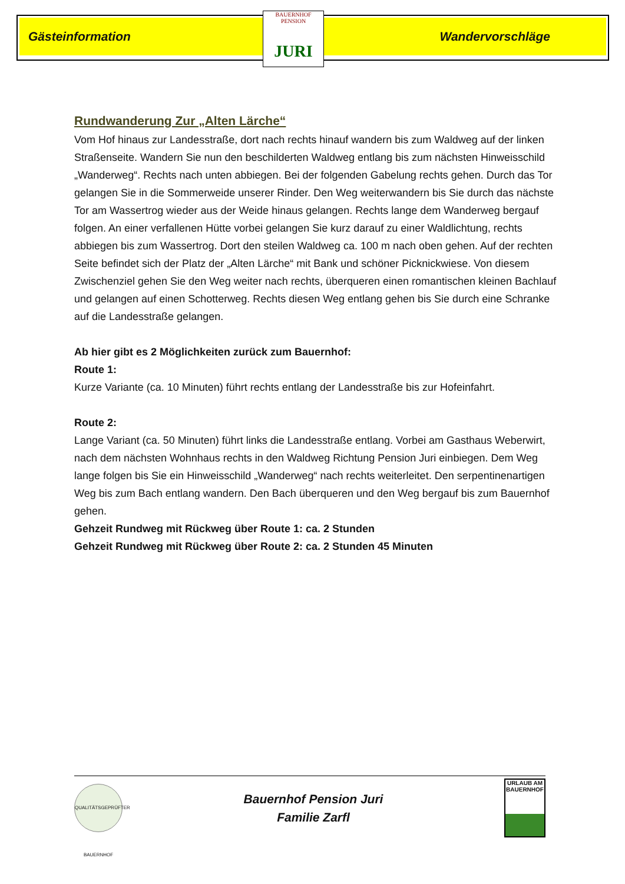Gästeinformation Wandervorschläge
BAUERNHOF PENSION
JURI
Rundwanderung Zur „Alten Lärche“
Vom Hof hinaus zur Landesstraße, dort nach rechts hinauf wandern bis zum Waldweg auf der linken Straßenseite. Wandern Sie nun den beschilderten Waldweg entlang bis zum nächsten Hinweisschild „Wanderweg“. Rechts nach unten abbiegen. Bei der folgenden Gabelung rechts gehen. Durch das Tor gelangen Sie in die Sommerweide unserer Rinder. Den Weg weiterwandern bis Sie durch das nächste Tor am Wassertrog wieder aus der Weide hinaus gelangen. Rechts lange dem Wanderweg bergauf folgen. An einer verfallenen Hütte vorbei gelangen Sie kurz darauf zu einer Waldlichtung, rechts abbiegen bis zum Wassertrog. Dort den steilen Waldweg ca. 100 m nach oben gehen. Auf der rechten Seite befindet sich der Platz der „Alten Lärche“ mit Bank und schöner Picknickwiese. Von diesem Zwischenziel gehen Sie den Weg weiter nach rechts, überqueren einen romantischen kleinen Bachlauf und gelangen auf einen Schotterweg. Rechts diesen Weg entlang gehen bis Sie durch eine Schranke auf die Landesstraße gelangen.
Ab hier gibt es 2 Möglichkeiten zurück zum Bauernhof:
Route 1:
Kurze Variante (ca. 10 Minuten) führt rechts entlang der Landesstraße bis zur Hofeinfahrt.
Route 2:
Lange Variant (ca. 50 Minuten) führt links die Landesstraße entlang. Vorbei am Gasthaus Weberwirt, nach dem nächsten Wohnhaus rechts in den Waldweg Richtung Pension Juri einbiegen. Dem Weg lange folgen bis Sie ein Hinweisschild „Wanderweg“ nach rechts weiterleitet. Den serpentinenartigen Weg bis zum Bach entlang wandern. Den Bach überqueren und den Weg bergauf bis zum Bauernhof gehen.
Gehzeit Rundweg mit Rückweg über Route 1: ca. 2 Stunden
Gehzeit Rundweg mit Rückweg über Route 2: ca. 2 Stunden 45 Minuten
QUALITÄTSGEPRÜFTER BAUERNHOF
Bauernhof Pension Juri
Familie Zarfl
URLAUB AM BAUERNHOF